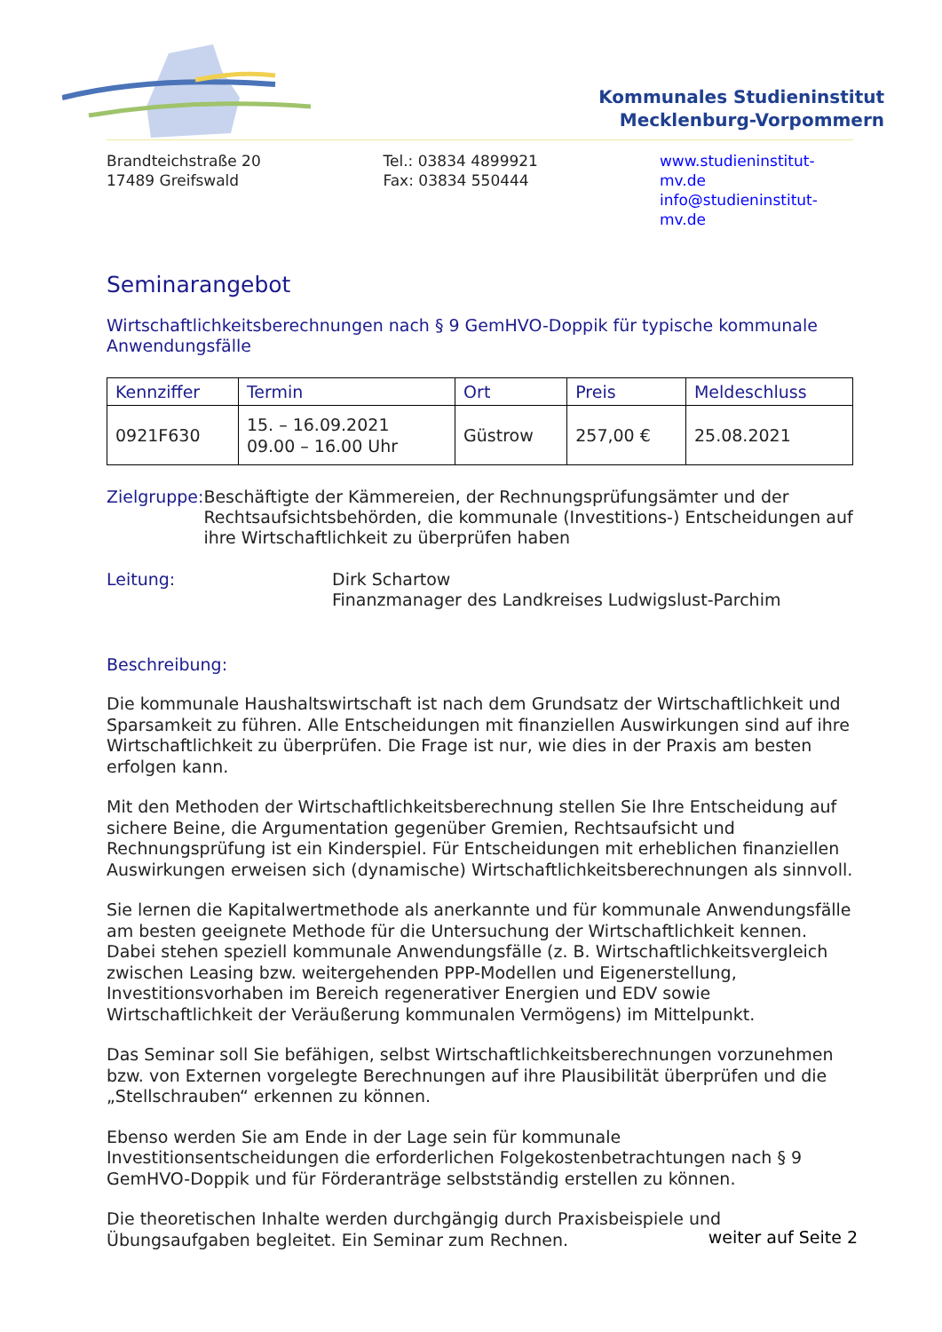Kommunales Studieninstitut
Mecklenburg-Vorpommern
Brandteichstraße 20
17489 Greifswald
Tel.: 03834 4899921
Fax: 03834 550444
www.studieninstitut-mv.de
info@studieninstitut-mv.de
Seminarangebot
Wirtschaftlichkeitsberechnungen nach § 9 GemHVO-Doppik für typische kommunale Anwendungsfälle
| Kennziffer | Termin | Ort | Preis | Meldeschluss |
| --- | --- | --- | --- | --- |
| 0921F630 | 15. – 16.09.2021 09.00 – 16.00 Uhr | Güstrow | 257,00 € | 25.08.2021 |
Zielgruppe: Beschäftigte der Kämmereien, der Rechnungsprüfungsämter und der Rechtsaufsichtsbehörden, die kommunale (Investitions-) Entscheidungen auf ihre Wirtschaftlichkeit zu überprüfen haben
Leitung: Dirk Schartow
Finanzmanager des Landkreises Ludwigslust-Parchim
Beschreibung:
Die kommunale Haushaltswirtschaft ist nach dem Grundsatz der Wirtschaftlichkeit und Sparsamkeit zu führen. Alle Entscheidungen mit finanziellen Auswirkungen sind auf ihre Wirtschaftlichkeit zu überprüfen. Die Frage ist nur, wie dies in der Praxis am besten erfolgen kann.
Mit den Methoden der Wirtschaftlichkeitsberechnung stellen Sie Ihre Entscheidung auf sichere Beine, die Argumentation gegenüber Gremien, Rechtsaufsicht und Rechnungsprüfung ist ein Kinderspiel. Für Entscheidungen mit erheblichen finanziellen Auswirkungen erweisen sich (dynamische) Wirtschaftlichkeitsberechnungen als sinnvoll.
Sie lernen die Kapitalwertmethode als anerkannte und für kommunale Anwendungsfälle am besten geeignete Methode für die Untersuchung der Wirtschaftlichkeit kennen. Dabei stehen speziell kommunale Anwendungsfälle (z. B. Wirtschaftlichkeitsvergleich zwischen Leasing bzw. weitergehenden PPP-Modellen und Eigenerstellung, Investitionsvorhaben im Bereich regenerativer Energien und EDV sowie Wirtschaftlichkeit der Veräußerung kommunalen Vermögens) im Mittelpunkt.
Das Seminar soll Sie befähigen, selbst Wirtschaftlichkeitsberechnungen vorzunehmen bzw. von Externen vorgelegte Berechnungen auf ihre Plausibilität überprüfen und die „Stellschrauben“ erkennen zu können.
Ebenso werden Sie am Ende in der Lage sein für kommunale Investitionsentscheidungen die erforderlichen Folgekostenbetrachtungen nach § 9 GemHVO-Doppik und für Förderanträge selbstständig erstellen zu können.
Die theoretischen Inhalte werden durchgängig durch Praxisbeispiele und Übungsaufgaben begleitet. Ein Seminar zum Rechnen.
weiter auf Seite 2